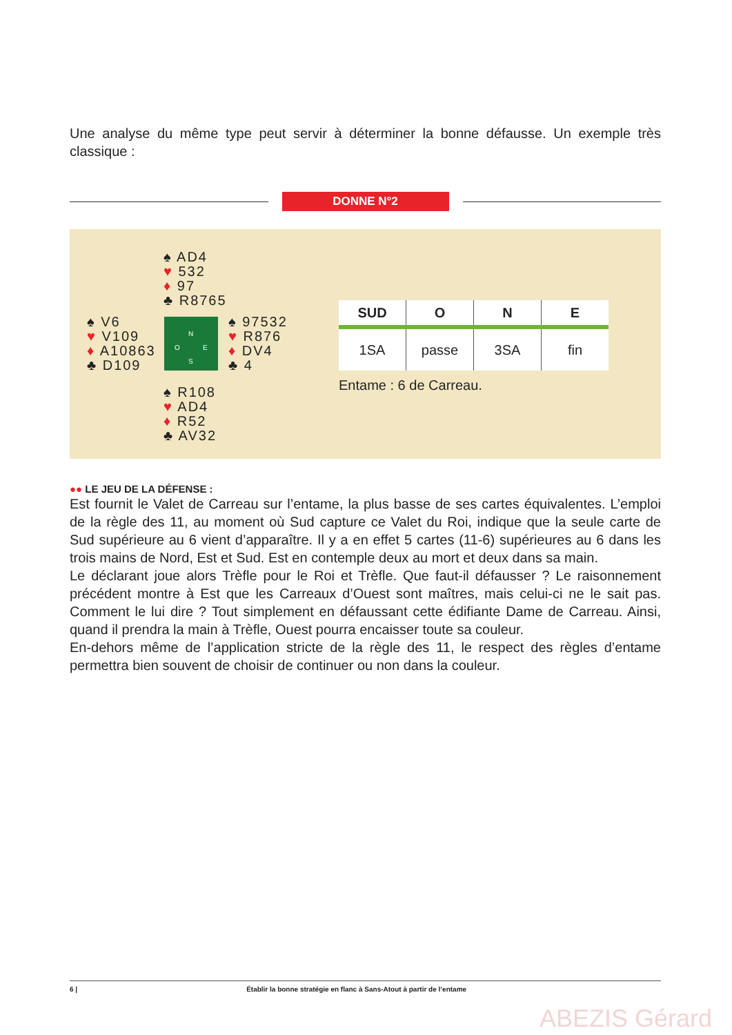Une analyse du même type peut servir à déterminer la bonne défausse. Un exemple très classique :
DONNE N°2
♠ AD4
♥ 532
♦ 97
♣ R8765
♠ V6
♥ V109
♦ A10863
♣ D109
N
O E
S
♠ 97532
♥ R876
♦ DV4
♣ 4
♠ R108
♥ AD4
♦ R52
♣ AV32
| SUD | O | N | E |
| --- | --- | --- | --- |
| 1SA | passe | 3SA | fin |
Entame : 6 de Carreau.
●● LE JEU DE LA DÉFENSE :
Est fournit le Valet de Carreau sur l’entame, la plus basse de ses cartes équivalentes. L’emploi de la règle des 11, au moment où Sud capture ce Valet du Roi, indique que la seule carte de Sud supérieure au 6 vient d’apparaître. Il y a en effet 5 cartes (11-6) supérieures au 6 dans les trois mains de Nord, Est et Sud. Est en contemple deux au mort et deux dans sa main.
Le déclarant joue alors Trèfle pour le Roi et Trèfle. Que faut-il défausser ? Le raisonnement précédent montre à Est que les Carreaux d’Ouest sont maîtres, mais celui-ci ne le sait pas. Comment le lui dire ? Tout simplement en défaussant cette édifiante Dame de Carreau. Ainsi, quand il prendra la main à Trèfle, Ouest pourra encaisser toute sa couleur.
En-dehors même de l’application stricte de la règle des 11, le respect des règles d’entame permettra bien souvent de choisir de continuer ou non dans la couleur.
6 | Établir la bonne stratégie en flanc à Sans-Atout à partir de l’entame
ABEZIS Gérard